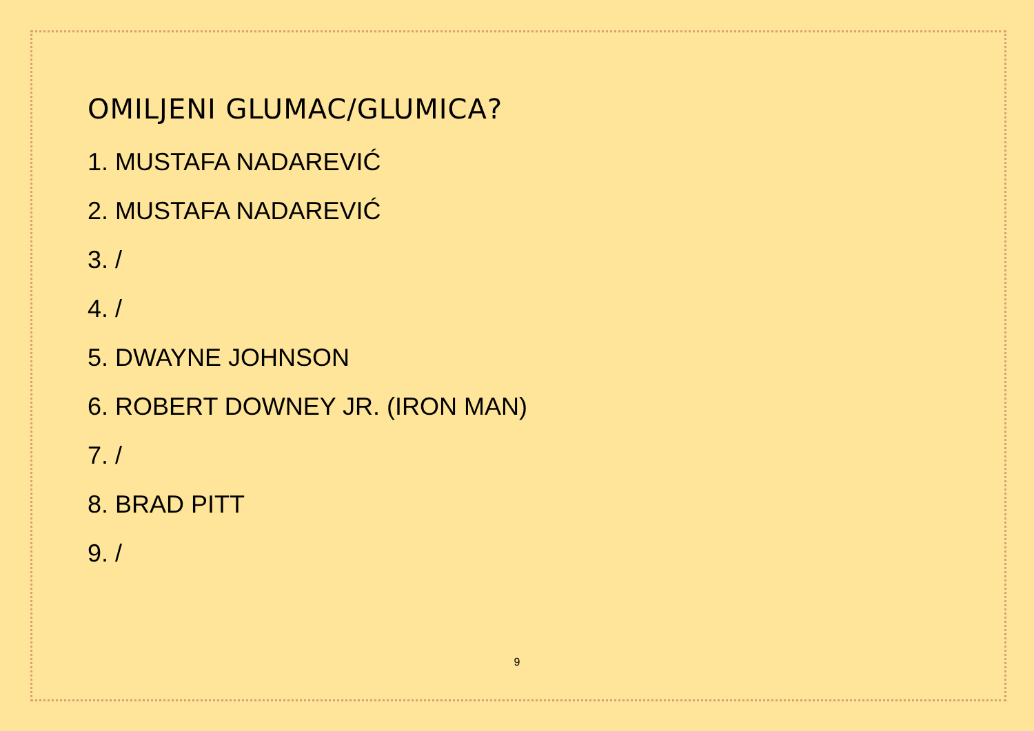OMILJENI GLUMAC/GLUMICA?
1. MUSTAFA NADAREVIĆ
2. MUSTAFA NADAREVIĆ
3. /
4. /
5. DWAYNE JOHNSON
6. ROBERT DOWNEY JR. (IRON MAN)
7. /
8. BRAD PITT
9. /
9